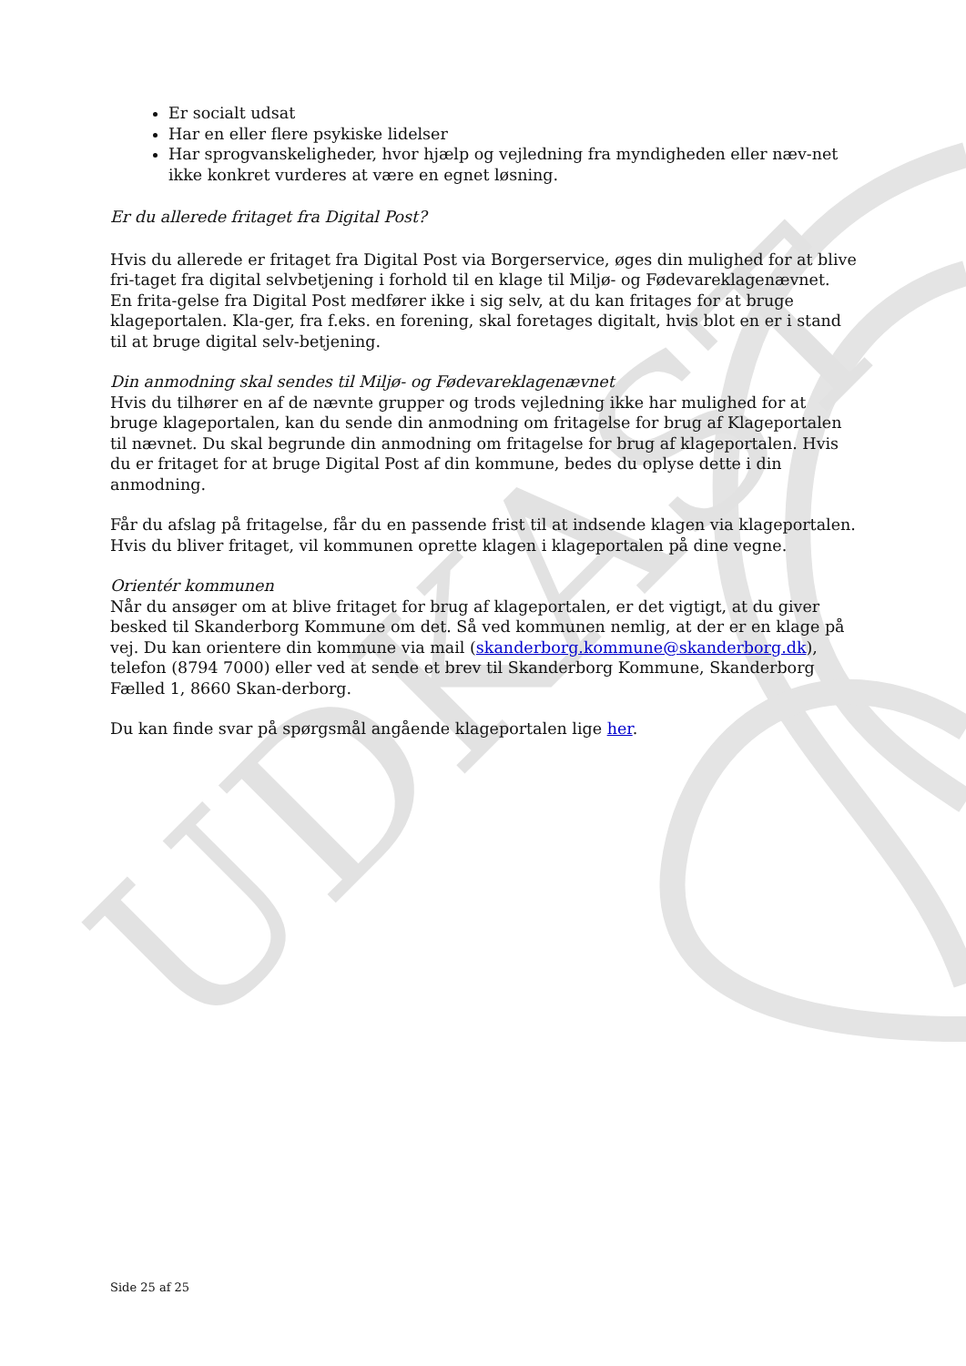UDKAST
Er socialt udsat
Har en eller flere psykiske lidelser
Har sprogvanskeligheder, hvor hjælp og vejledning fra myndigheden eller næv-net ikke konkret vurderes at være en egnet løsning.
Er du allerede fritaget fra Digital Post?
Hvis du allerede er fritaget fra Digital Post via Borgerservice, øges din mulighed for at blive fri-taget fra digital selvbetjening i forhold til en klage til Miljø- og Fødevareklagenævnet. En frita-gelse fra Digital Post medfører ikke i sig selv, at du kan fritages for at bruge klageportalen. Kla-ger, fra f.eks. en forening, skal foretages digitalt, hvis blot en er i stand til at bruge digital selv-betjening.
Din anmodning skal sendes til Miljø- og Fødevareklagenævnet
Hvis du tilhører en af de nævnte grupper og trods vejledning ikke har mulighed for at bruge klageportalen, kan du sende din anmodning om fritagelse for brug af Klageportalen til nævnet. Du skal begrunde din anmodning om fritagelse for brug af klageportalen. Hvis du er fritaget for at bruge Digital Post af din kommune, bedes du oplyse dette i din anmodning.
Får du afslag på fritagelse, får du en passende frist til at indsende klagen via klageportalen. Hvis du bliver fritaget, vil kommunen oprette klagen i klageportalen på dine vegne.
Orientér kommunen
Når du ansøger om at blive fritaget for brug af klageportalen, er det vigtigt, at du giver besked til Skanderborg Kommune om det. Så ved kommunen nemlig, at der er en klage på vej. Du kan orientere din kommune via mail (skanderborg.kommune@skanderborg.dk), telefon (8794 7000) eller ved at sende et brev til Skanderborg Kommune, Skanderborg Fælled 1, 8660 Skan-derborg.
Du kan finde svar på spørgsmål angående klageportalen lige her.
Side 25 af 25